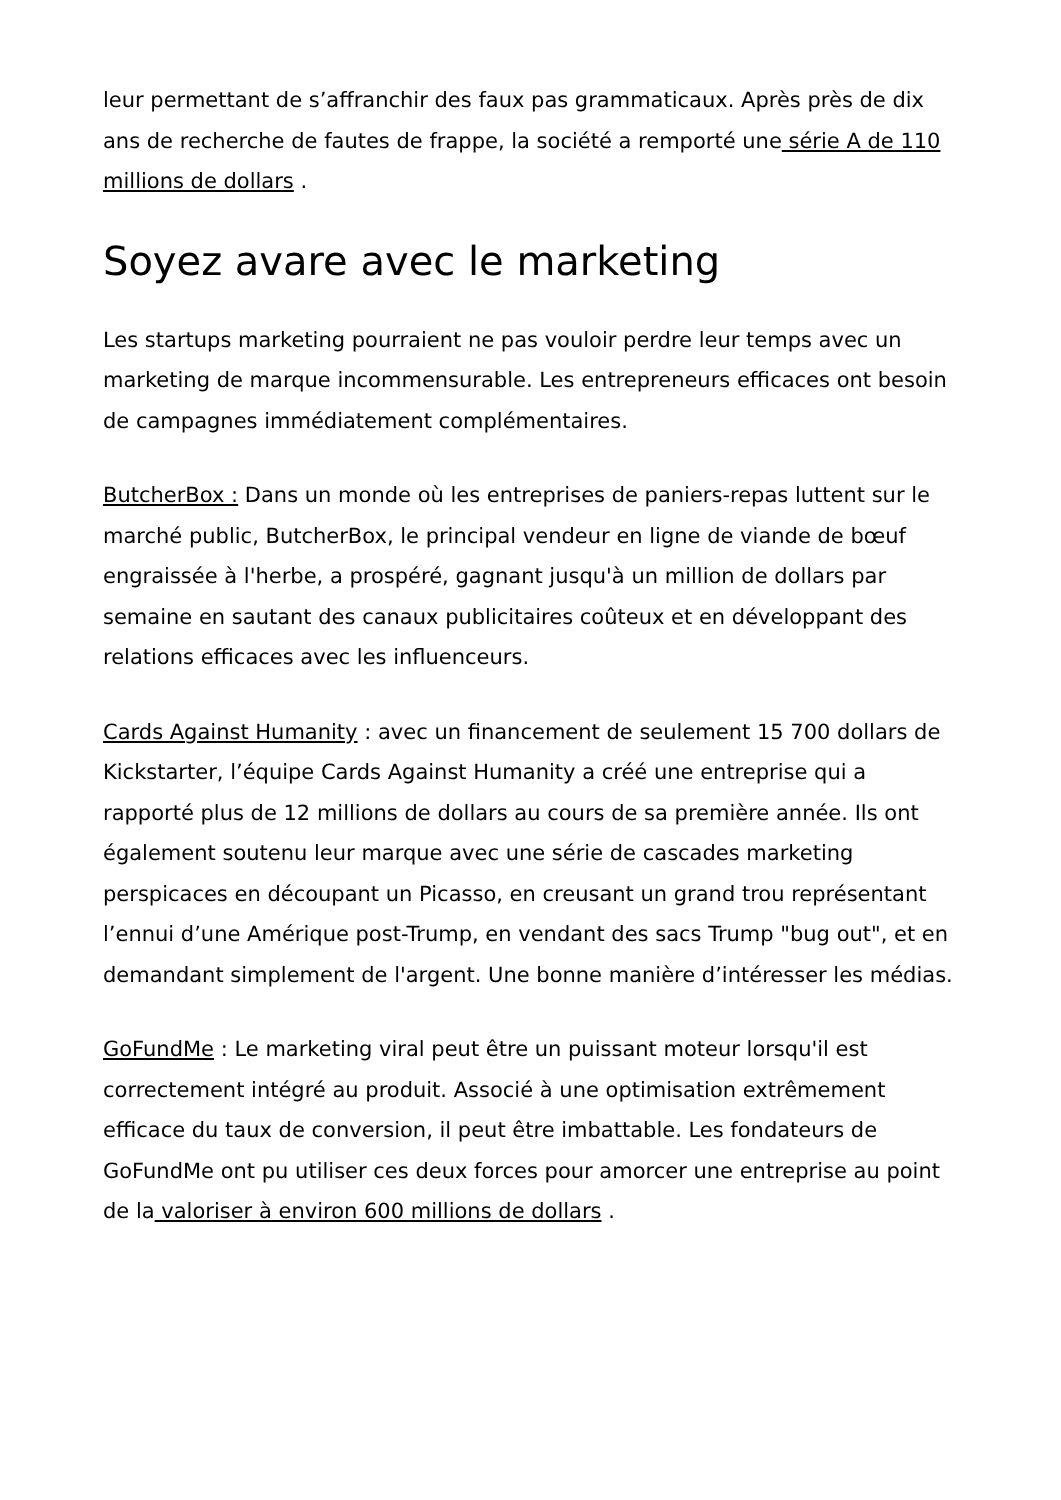leur permettant de s’affranchir des faux pas grammaticaux. Après près de dix ans de recherche de fautes de frappe, la société a remporté une série A de 110 millions de dollars .
Soyez avare avec le marketing
Les startups marketing pourraient ne pas vouloir perdre leur temps avec un marketing de marque incommensurable. Les entrepreneurs efficaces ont besoin de campagnes immédiatement complémentaires.
ButcherBox : Dans un monde où les entreprises de paniers-repas luttent sur le marché public, ButcherBox, le principal vendeur en ligne de viande de bœuf engraissée à l'herbe, a prospéré, gagnant jusqu'à un million de dollars par semaine en sautant des canaux publicitaires coûteux et en développant des relations efficaces avec les influenceurs.
Cards Against Humanity : avec un financement de seulement 15 700 dollars de Kickstarter, l’équipe Cards Against Humanity a créé une entreprise qui a rapporté plus de 12 millions de dollars au cours de sa première année. Ils ont également soutenu leur marque avec une série de cascades marketing perspicaces en découpant un Picasso, en creusant un grand trou représentant l’ennui d’une Amérique post-Trump, en vendant des sacs Trump "bug out", et en demandant simplement de l'argent. Une bonne manière d’intéresser les médias.
GoFundMe : Le marketing viral peut être un puissant moteur lorsqu'il est correctement intégré au produit. Associé à une optimisation extrêmement efficace du taux de conversion, il peut être imbattable. Les fondateurs de GoFundMe ont pu utiliser ces deux forces pour amorcer une entreprise au point de la valoriser à environ 600 millions de dollars .